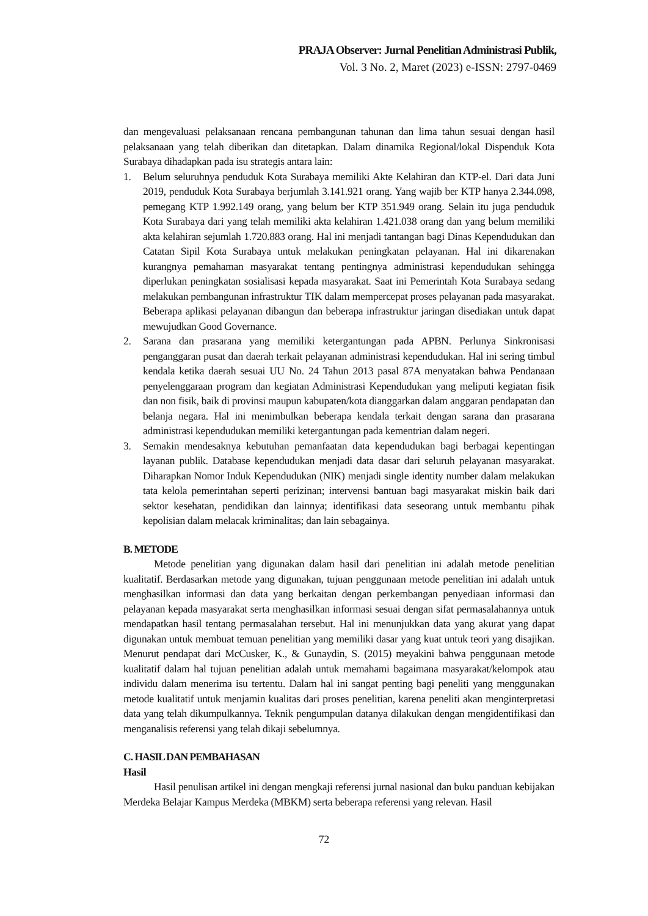PRAJA Observer: Jurnal Penelitian Administrasi Publik,
Vol. 3 No. 2, Maret (2023) e-ISSN: 2797-0469
dan mengevaluasi pelaksanaan rencana pembangunan tahunan dan lima tahun sesuai dengan hasil pelaksanaan yang telah diberikan dan ditetapkan. Dalam dinamika Regional/lokal Dispenduk Kota Surabaya dihadapkan pada isu strategis antara lain:
1. Belum seluruhnya penduduk Kota Surabaya memiliki Akte Kelahiran dan KTP-el. Dari data Juni 2019, penduduk Kota Surabaya berjumlah 3.141.921 orang. Yang wajib ber KTP hanya 2.344.098, pemegang KTP 1.992.149 orang, yang belum ber KTP 351.949 orang. Selain itu juga penduduk Kota Surabaya dari yang telah memiliki akta kelahiran 1.421.038 orang dan yang belum memiliki akta kelahiran sejumlah 1.720.883 orang. Hal ini menjadi tantangan bagi Dinas Kependudukan dan Catatan Sipil Kota Surabaya untuk melakukan peningkatan pelayanan. Hal ini dikarenakan kurangnya pemahaman masyarakat tentang pentingnya administrasi kependudukan sehingga diperlukan peningkatan sosialisasi kepada masyarakat. Saat ini Pemerintah Kota Surabaya sedang melakukan pembangunan infrastruktur TIK dalam mempercepat proses pelayanan pada masyarakat. Beberapa aplikasi pelayanan dibangun dan beberapa infrastruktur jaringan disediakan untuk dapat mewujudkan Good Governance.
2. Sarana dan prasarana yang memiliki ketergantungan pada APBN. Perlunya Sinkronisasi penganggaran pusat dan daerah terkait pelayanan administrasi kependudukan. Hal ini sering timbul kendala ketika daerah sesuai UU No. 24 Tahun 2013 pasal 87A menyatakan bahwa Pendanaan penyelenggaraan program dan kegiatan Administrasi Kependudukan yang meliputi kegiatan fisik dan non fisik, baik di provinsi maupun kabupaten/kota dianggarkan dalam anggaran pendapatan dan belanja negara. Hal ini menimbulkan beberapa kendala terkait dengan sarana dan prasarana administrasi kependudukan memiliki ketergantungan pada kementrian dalam negeri.
3. Semakin mendesaknya kebutuhan pemanfaatan data kependudukan bagi berbagai kepentingan layanan publik. Database kependudukan menjadi data dasar dari seluruh pelayanan masyarakat. Diharapkan Nomor Induk Kependudukan (NIK) menjadi single identity number dalam melakukan tata kelola pemerintahan seperti perizinan; intervensi bantuan bagi masyarakat miskin baik dari sektor kesehatan, pendidikan dan lainnya; identifikasi data seseorang untuk membantu pihak kepolisian dalam melacak kriminalitas; dan lain sebagainya.
B. METODE
Metode penelitian yang digunakan dalam hasil dari penelitian ini adalah metode penelitian kualitatif. Berdasarkan metode yang digunakan, tujuan penggunaan metode penelitian ini adalah untuk menghasilkan informasi dan data yang berkaitan dengan perkembangan penyediaan informasi dan pelayanan kepada masyarakat serta menghasilkan informasi sesuai dengan sifat permasalahannya untuk mendapatkan hasil tentang permasalahan tersebut. Hal ini menunjukkan data yang akurat yang dapat digunakan untuk membuat temuan penelitian yang memiliki dasar yang kuat untuk teori yang disajikan. Menurut pendapat dari McCusker, K., & Gunaydin, S. (2015) meyakini bahwa penggunaan metode kualitatif dalam hal tujuan penelitian adalah untuk memahami bagaimana masyarakat/kelompok atau individu dalam menerima isu tertentu. Dalam hal ini sangat penting bagi peneliti yang menggunakan metode kualitatif untuk menjamin kualitas dari proses penelitian, karena peneliti akan menginterpretasi data yang telah dikumpulkannya. Teknik pengumpulan datanya dilakukan dengan mengidentifikasi dan menganalisis referensi yang telah dikaji sebelumnya.
C. HASIL DAN PEMBAHASAN
Hasil
Hasil penulisan artikel ini dengan mengkaji referensi jurnal nasional dan buku panduan kebijakan Merdeka Belajar Kampus Merdeka (MBKM) serta beberapa referensi yang relevan. Hasil
72